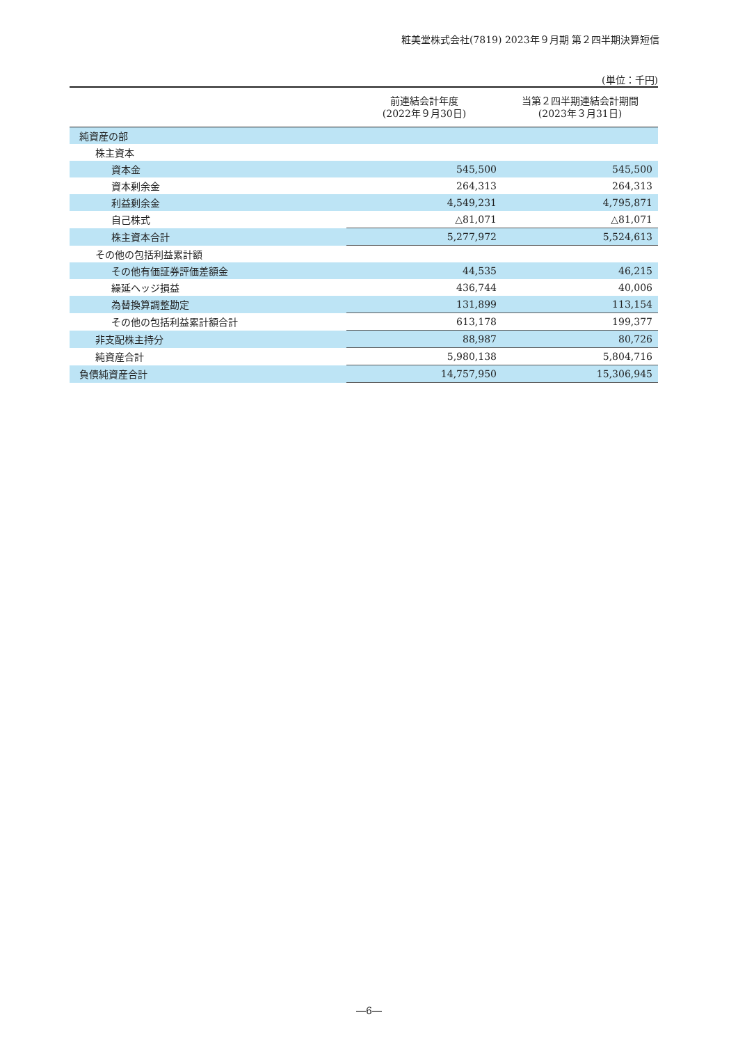粧美堂株式会社(7819) 2023年９月期 第２四半期決算短信
(単位：千円)
| | 前連結会計年度 (2022年９月30日) | 当第２四半期連結会計期間 (2023年３月31日) |
| --- | --- | --- |
| 純資産の部 | | |
| 株主資本 | | |
| 資本金 | 545,500 | 545,500 |
| 資本剰余金 | 264,313 | 264,313 |
| 利益剰余金 | 4,549,231 | 4,795,871 |
| 自己株式 | △81,071 | △81,071 |
| 株主資本合計 | 5,277,972 | 5,524,613 |
| その他の包括利益累計額 | | |
| その他有価証券評価差額金 | 44,535 | 46,215 |
| 繰延ヘッジ損益 | 436,744 | 40,006 |
| 為替換算調整勘定 | 131,899 | 113,154 |
| その他の包括利益累計額合計 | 613,178 | 199,377 |
| 非支配株主持分 | 88,987 | 80,726 |
| 純資産合計 | 5,980,138 | 5,804,716 |
| 負債純資産合計 | 14,757,950 | 15,306,945 |
―6―